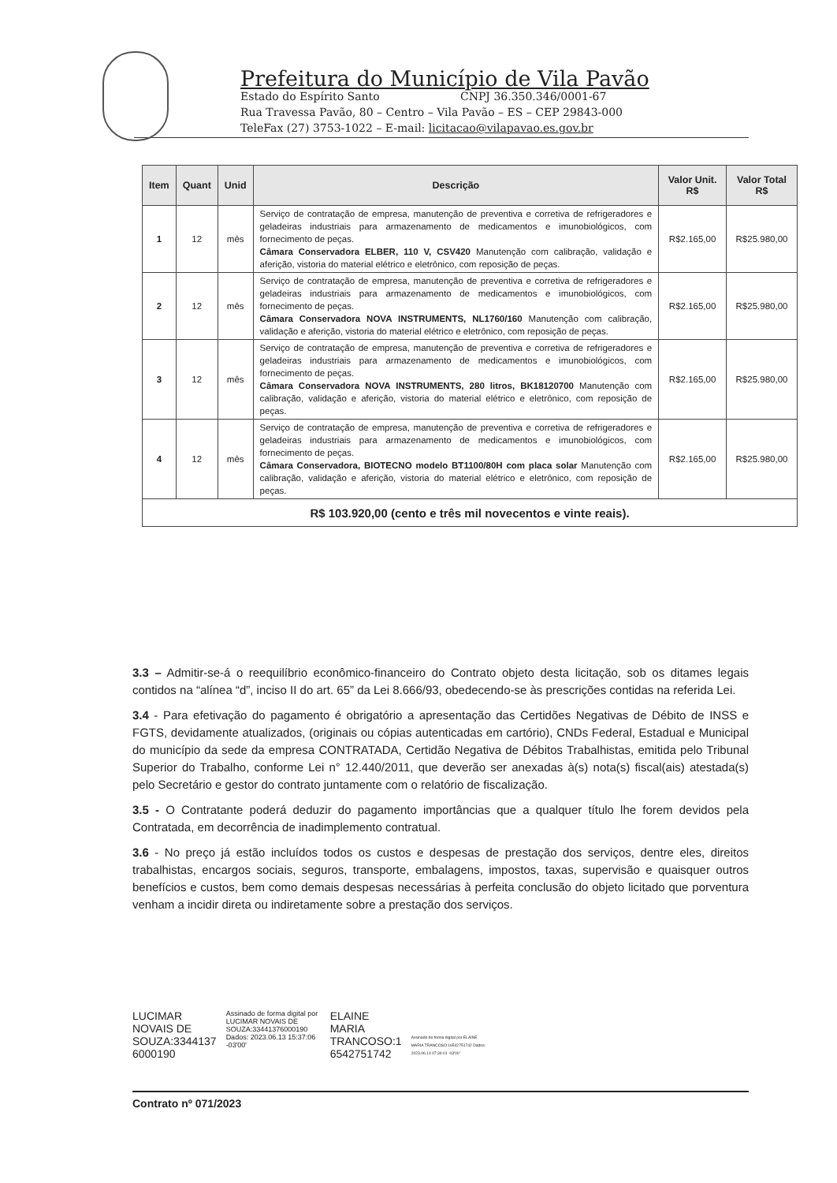Prefeitura do Município de Vila Pavão
Estado do Espírito Santo CNPJ 36.350.346/0001-67
Rua Travessa Pavão, 80 – Centro – Vila Pavão – ES – CEP 29843-000
TeleFax (27) 3753-1022 – E-mail: licitacao@vilapavao.es.gov.br
| Item | Quant | Unid | Descrição | Valor Unit. R$ | Valor Total R$ |
| --- | --- | --- | --- | --- | --- |
| 1 | 12 | mês | Serviço de contratação de empresa, manutenção de preventiva e corretiva de refrigeradores e geladeiras industriais para armazenamento de medicamentos e imunobiológicos, com fornecimento de peças. Câmara Conservadora ELBER, 110 V, CSV420 Manutenção com calibração, validação e aferição, vistoria do material elétrico e eletrônico, com reposição de peças. | R$2.165,00 | R$25.980,00 |
| 2 | 12 | mês | Serviço de contratação de empresa, manutenção de preventiva e corretiva de refrigeradores e geladeiras industriais para armazenamento de medicamentos e imunobiológicos, com fornecimento de peças. Câmara Conservadora NOVA INSTRUMENTS, NL1760/160 Manutenção com calibração, validação e aferição, vistoria do material elétrico e eletrônico, com reposição de peças. | R$2.165,00 | R$25.980,00 |
| 3 | 12 | mês | Serviço de contratação de empresa, manutenção de preventiva e corretiva de refrigeradores e geladeiras industriais para armazenamento de medicamentos e imunobiológicos, com fornecimento de peças. Câmara Conservadora NOVA INSTRUMENTS, 280 litros, BK18120700 Manutenção com calibração, validação e aferição, vistoria do material elétrico e eletrônico, com reposição de peças. | R$2.165,00 | R$25.980,00 |
| 4 | 12 | mês | Serviço de contratação de empresa, manutenção de preventiva e corretiva de refrigeradores e geladeiras industriais para armazenamento de medicamentos e imunobiológicos, com fornecimento de peças. Câmara Conservadora, BIOTECNO modelo BT1100/80H com placa solar Manutenção com calibração, validação e aferição, vistoria do material elétrico e eletrônico, com reposição de peças. | R$2.165,00 | R$25.980,00 |
| R$ 103.920,00 (cento e três mil novecentos e vinte reais). | | | | | |
3.3 – Admitir-se-á o reequilíbrio econômico-financeiro do Contrato objeto desta licitação, sob os ditames legais contidos na “alínea “d”, inciso II do art. 65” da Lei 8.666/93, obedecendo-se às prescrições contidas na referida Lei.
3.4 - Para efetivação do pagamento é obrigatório a apresentação das Certidões Negativas de Débito de INSS e FGTS, devidamente atualizados, (originais ou cópias autenticadas em cartório), CNDs Federal, Estadual e Municipal do município da sede da empresa CONTRATADA, Certidão Negativa de Débitos Trabalhistas, emitida pelo Tribunal Superior do Trabalho, conforme Lei n° 12.440/2011, que deverão ser anexadas à(s) nota(s) fiscal(ais) atestada(s) pelo Secretário e gestor do contrato juntamente com o relatório de fiscalização.
3.5 - O Contratante poderá deduzir do pagamento importâncias que a qualquer título lhe forem devidos pela Contratada, em decorrência de inadimplemento contratual.
3.6 - No preço já estão incluídos todos os custos e despesas de prestação dos serviços, dentre eles, direitos trabalhistas, encargos sociais, seguros, transporte, embalagens, impostos, taxas, supervisão e quaisquer outros benefícios e custos, bem como demais despesas necessárias à perfeita conclusão do objeto licitado que porventura venham a incidir direta ou indiretamente sobre a prestação dos serviços.
LUCIMAR
NOVAIS DE
SOUZA:3344137
6000190
Assinado de forma digital por LUCIMAR NOVAIS DE SOUZA:33441376000190
Dados: 2023.06.13 15:37:06 -03'00'
ELAINE
MARIA
TRANCOSO:1
6542751742
Assinado de forma digital por ELAINE MARIA TRANCOSO:16542751742 Dados: 2023.06.14 07:34:01 -03'00'
Contrato nº 071/2023